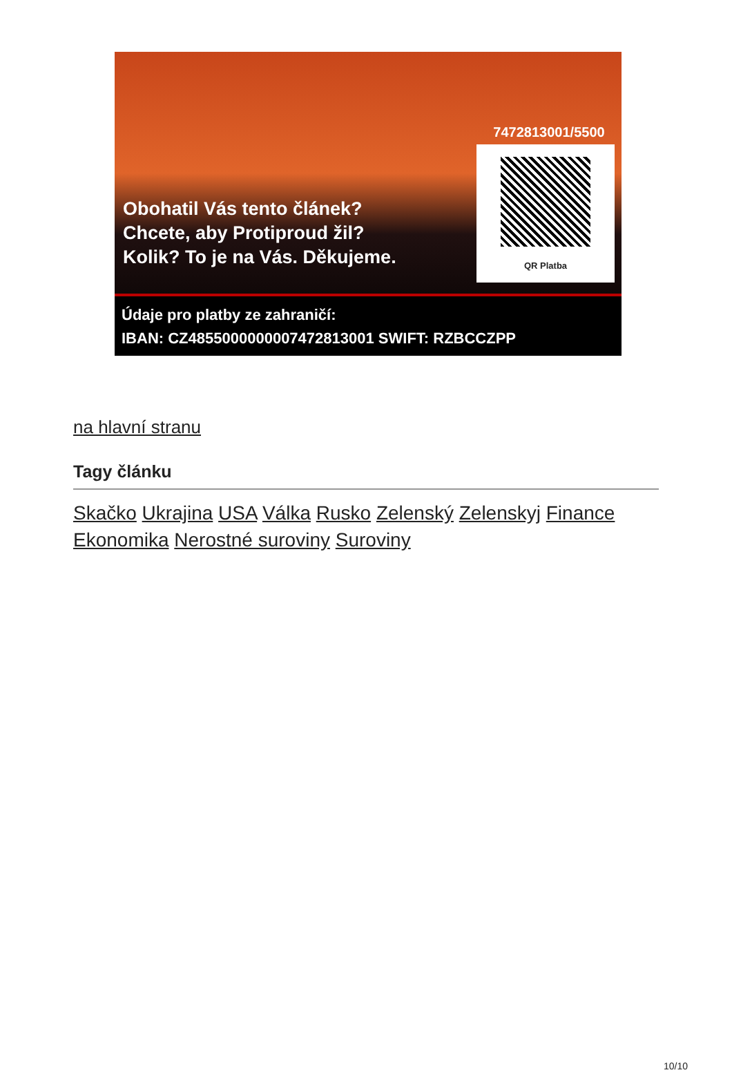Obohatil Vás tento článek?
Chcete, aby Protiproud žil?
Kolik? To je na Vás. Děkujeme.
7472813001/5500
QR Platba
Údaje pro platby ze zahraničí:
IBAN: CZ4855000000007472813001 SWIFT: RZBCCZPP
na hlavní stranu
Tagy článku
Skačko Ukrajina USA Válka Rusko Zelenský Zelenskyj Finance Ekonomika Nerostné suroviny Suroviny
10/10